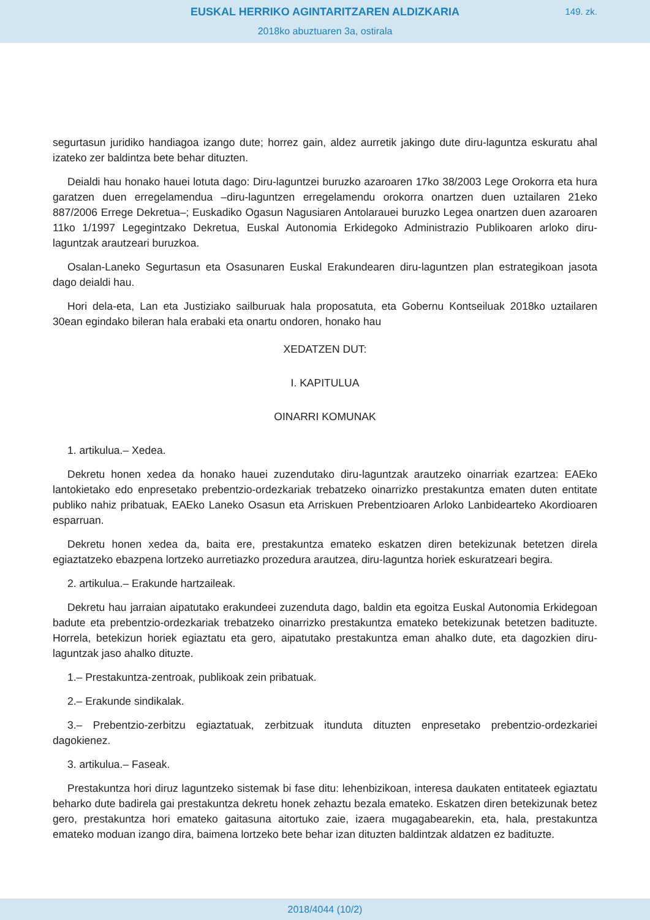EUSKAL HERRIKO AGINTARITZAREN ALDIZKARIA
149. zk.
2018ko abuztuaren 3a, ostirala
segurtasun juridiko handiagoa izango dute; horrez gain, aldez aurretik jakingo dute diru-laguntza eskuratu ahal izateko zer baldintza bete behar dituzten.
Deialdi hau honako hauei lotuta dago: Diru-laguntzei buruzko azaroaren 17ko 38/2003 Lege Orokorra eta hura garatzen duen erregelamendua –diru-laguntzen erregelamendu orokorra onartzen duen uztailaren 21eko 887/2006 Errege Dekretua–; Euskadiko Ogasun Nagusiaren Antolarauei buruzko Legea onartzen duen azaroaren 11ko 1/1997 Legegintzako Dekretua, Euskal Autonomia Erkidegoko Administrazio Publikoaren arloko diru-laguntzak arautzeari buruzkoa.
Osalan-Laneko Segurtasun eta Osasunaren Euskal Erakundearen diru-laguntzen plan estrategikoan jasota dago deialdi hau.
Hori dela-eta, Lan eta Justiziako sailburuak hala proposatuta, eta Gobernu Kontseiluak 2018ko uztailaren 30ean egindako bileran hala erabaki eta onartu ondoren, honako hau
XEDATZEN DUT:
I. KAPITULUA
OINARRI KOMUNAK
1. artikulua.– Xedea.
Dekretu honen xedea da honako hauei zuzendutako diru-laguntzak arautzeko oinarriak ezartzea: EAEko lantokietako edo enpresetako prebentzio-ordezkariak trebatzeko oinarrizko prestakuntza ematen duten entitate publiko nahiz pribatuak, EAEko Laneko Osasun eta Arriskuen Prebentzioaren Arloko Lanbidearteko Akordioaren esparruan.
Dekretu honen xedea da, baita ere, prestakuntza emateko eskatzen diren betekizunak betetzen direla egiaztatzeko ebazpena lortzeko aurretiazko prozedura arautzea, diru-laguntza horiek eskuratzeari begira.
2. artikulua.– Erakunde hartzaileak.
Dekretu hau jarraian aipatutako erakundeei zuzenduta dago, baldin eta egoitza Euskal Autonomia Erkidegoan badute eta prebentzio-ordezkariak trebatzeko oinarrizko prestakuntza emateko betekizunak betetzen badituzte. Horrela, betekizun horiek egiaztatu eta gero, aipatutako prestakuntza eman ahalko dute, eta dagozkien diru-laguntzak jaso ahalko dituzte.
1.– Prestakuntza-zentroak, publikoak zein pribatuak.
2.– Erakunde sindikalak.
3.– Prebentzio-zerbitzu egiaztatuak, zerbitzuak itunduta dituzten enpresetako prebentzio-ordezkariei dagokienez.
3. artikulua.– Faseak.
Prestakuntza hori diruz laguntzeko sistemak bi fase ditu: lehenbizikoan, interesa daukaten entitateek egiaztatu beharko dute badirela gai prestakuntza dekretu honek zehaztu bezala emateko. Eskatzen diren betekizunak betez gero, prestakuntza hori emateko gaitasuna aitortuko zaie, izaera mugagabearekin, eta, hala, prestakuntza emateko moduan izango dira, baimena lortzeko bete behar izan dituzten baldintzak aldatzen ez badituzte.
2018/4044 (10/2)